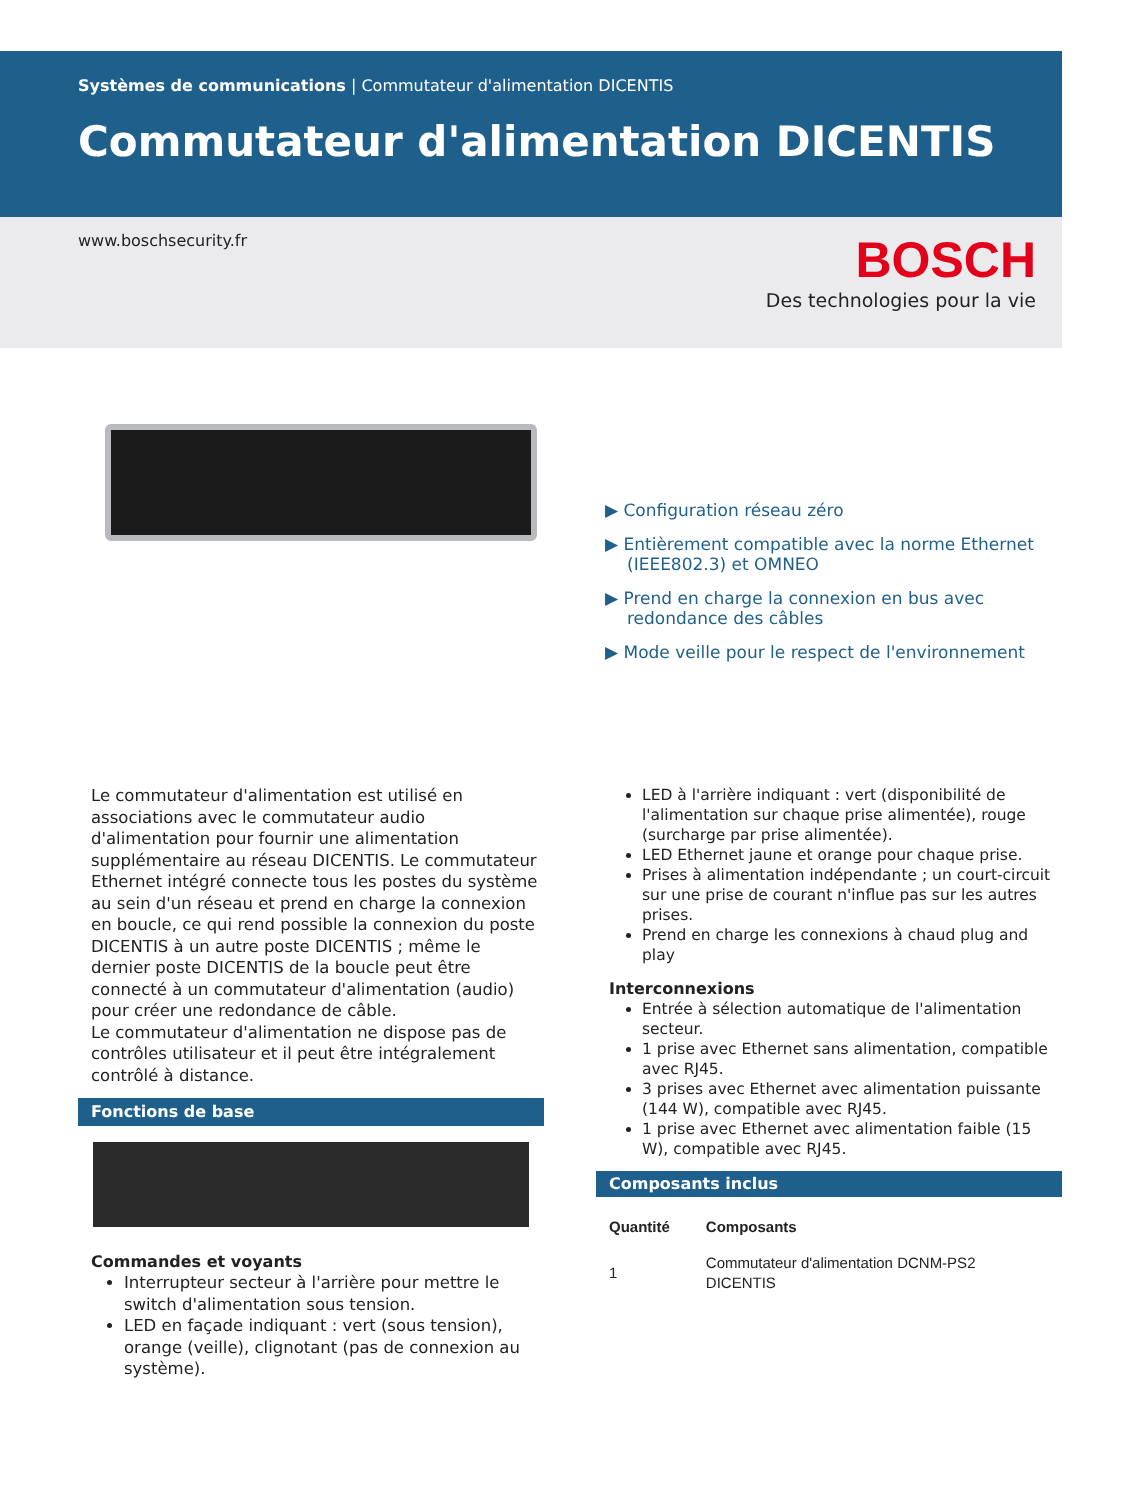Systèmes de communications | Commutateur d'alimentation DICENTIS
Commutateur d'alimentation DICENTIS
www.boschsecurity.fr
BOSCH
Des technologies pour la vie
▶ Configuration réseau zéro
▶ Entièrement compatible avec la norme Ethernet (IEEE802.3) et OMNEO
▶ Prend en charge la connexion en bus avec redondance des câbles
▶ Mode veille pour le respect de l'environnement
Le commutateur d'alimentation est utilisé en associations avec le commutateur audio d'alimentation pour fournir une alimentation supplémentaire au réseau DICENTIS. Le commutateur Ethernet intégré connecte tous les postes du système au sein d'un réseau et prend en charge la connexion en boucle, ce qui rend possible la connexion du poste DICENTIS à un autre poste DICENTIS ; même le dernier poste DICENTIS de la boucle peut être connecté à un commutateur d'alimentation (audio) pour créer une redondance de câble.
Le commutateur d'alimentation ne dispose pas de contrôles utilisateur et il peut être intégralement contrôlé à distance.
Fonctions de base
Commandes et voyants
Interrupteur secteur à l'arrière pour mettre le switch d'alimentation sous tension.
LED en façade indiquant : vert (sous tension), orange (veille), clignotant (pas de connexion au système).
LED à l'arrière indiquant : vert (disponibilité de l'alimentation sur chaque prise alimentée), rouge (surcharge par prise alimentée).
LED Ethernet jaune et orange pour chaque prise.
Prises à alimentation indépendante ; un court-circuit sur une prise de courant n'influe pas sur les autres prises.
Prend en charge les connexions à chaud plug and play
Interconnexions
Entrée à sélection automatique de l'alimentation secteur.
1 prise avec Ethernet sans alimentation, compatible avec RJ45.
3 prises avec Ethernet avec alimentation puissante (144 W), compatible avec RJ45.
1 prise avec Ethernet avec alimentation faible (15 W), compatible avec RJ45.
Composants inclus
| Quantité | Composants |
| --- | --- |
| 1 | Commutateur d'alimentation DCNM-PS2 DICENTIS |